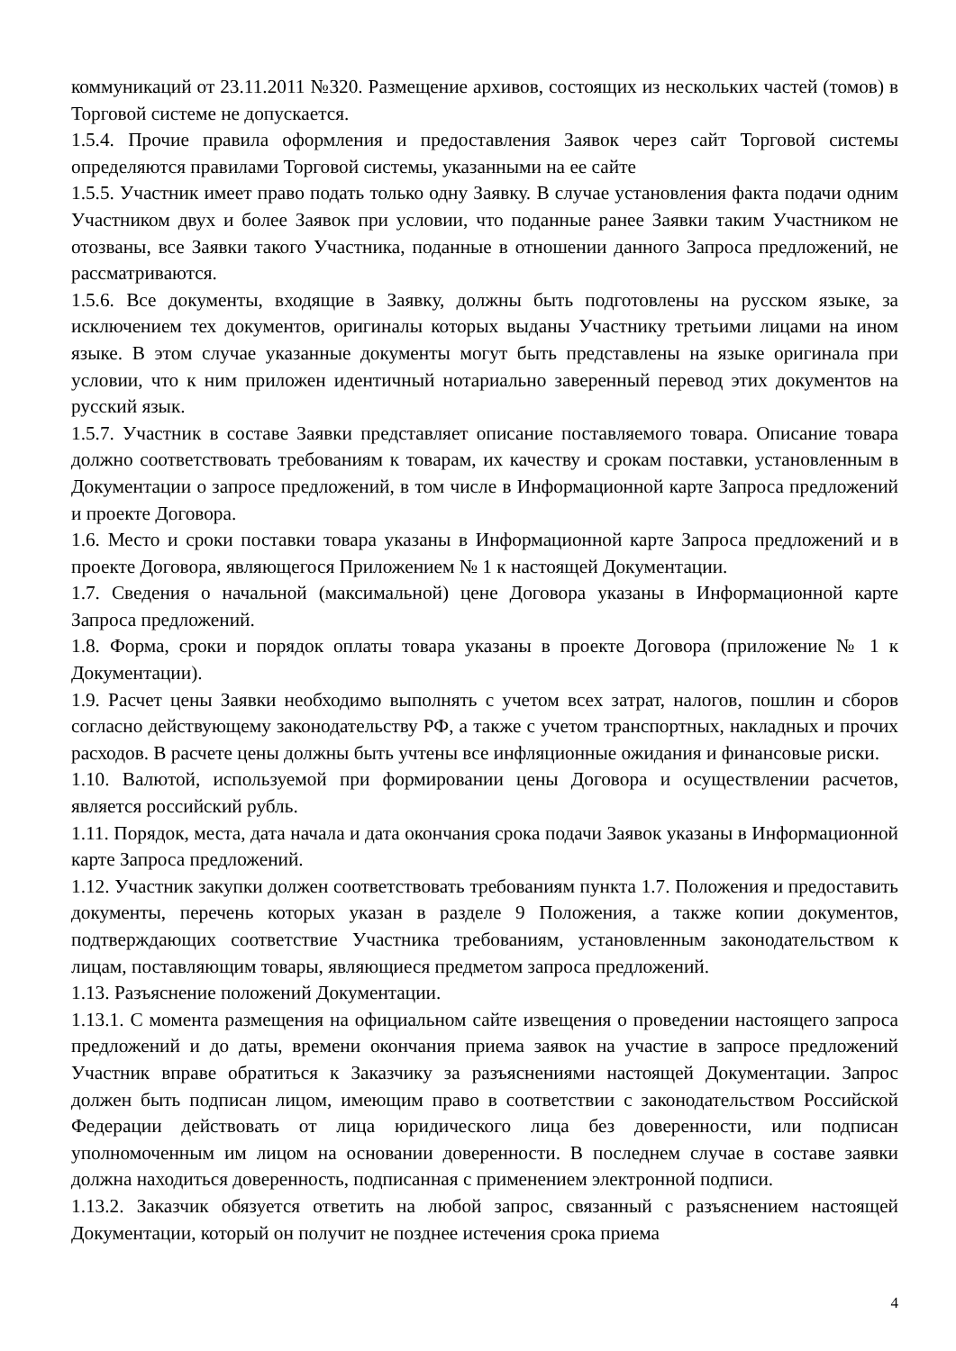коммуникаций от 23.11.2011 №320. Размещение архивов, состоящих из нескольких частей (томов) в Торговой системе не допускается.
1.5.4. Прочие правила оформления и предоставления Заявок через сайт Торговой системы определяются правилами Торговой системы, указанными на ее сайте
1.5.5. Участник имеет право подать только одну Заявку. В случае установления факта подачи одним Участником двух и более Заявок при условии, что поданные ранее Заявки таким Участником не отозваны, все Заявки такого Участника, поданные в отношении данного Запроса предложений, не рассматриваются.
1.5.6. Все документы, входящие в Заявку, должны быть подготовлены на русском языке, за исключением тех документов, оригиналы которых выданы Участнику третьими лицами на ином языке. В этом случае указанные документы могут быть представлены на языке оригинала при условии, что к ним приложен идентичный нотариально заверенный перевод этих документов на русский язык.
1.5.7. Участник в составе Заявки представляет описание поставляемого товара. Описание товара должно соответствовать требованиям к товарам, их качеству и срокам поставки, установленным в Документации о запросе предложений, в том числе в Информационной карте Запроса предложений и проекте Договора.
1.6. Место и сроки поставки товара указаны в Информационной карте Запроса предложений и в проекте Договора, являющегося Приложением № 1 к настоящей Документации.
1.7. Сведения о начальной (максимальной) цене Договора указаны в Информационной карте Запроса предложений.
1.8. Форма, сроки и порядок оплаты товара указаны в проекте Договора (приложение № 1 к Документации).
1.9. Расчет цены Заявки необходимо выполнять с учетом всех затрат, налогов, пошлин и сборов согласно действующему законодательству РФ, а также с учетом транспортных, накладных и прочих расходов. В расчете цены должны быть учтены все инфляционные ожидания и финансовые риски.
1.10. Валютой, используемой при формировании цены Договора и осуществлении расчетов, является российский рубль.
1.11. Порядок, места, дата начала и дата окончания срока подачи Заявок указаны в Информационной карте Запроса предложений.
1.12. Участник закупки должен соответствовать требованиям пункта 1.7. Положения и предоставить документы, перечень которых указан в разделе 9 Положения, а также копии документов, подтверждающих соответствие Участника требованиям, установленным законодательством к лицам, поставляющим товары, являющиеся предметом запроса предложений.
1.13. Разъяснение положений Документации.
1.13.1. С момента размещения на официальном сайте извещения о проведении настоящего запроса предложений и до даты, времени окончания приема заявок на участие в запросе предложений Участник вправе обратиться к Заказчику за разъяснениями настоящей Документации. Запрос должен быть подписан лицом, имеющим право в соответствии с законодательством Российской Федерации действовать от лица юридического лица без доверенности, или подписан уполномоченным им лицом на основании доверенности. В последнем случае в составе заявки должна находиться доверенность, подписанная с применением электронной подписи.
1.13.2. Заказчик обязуется ответить на любой запрос, связанный с разъяснением настоящей Документации, который он получит не позднее истечения срока приема
4